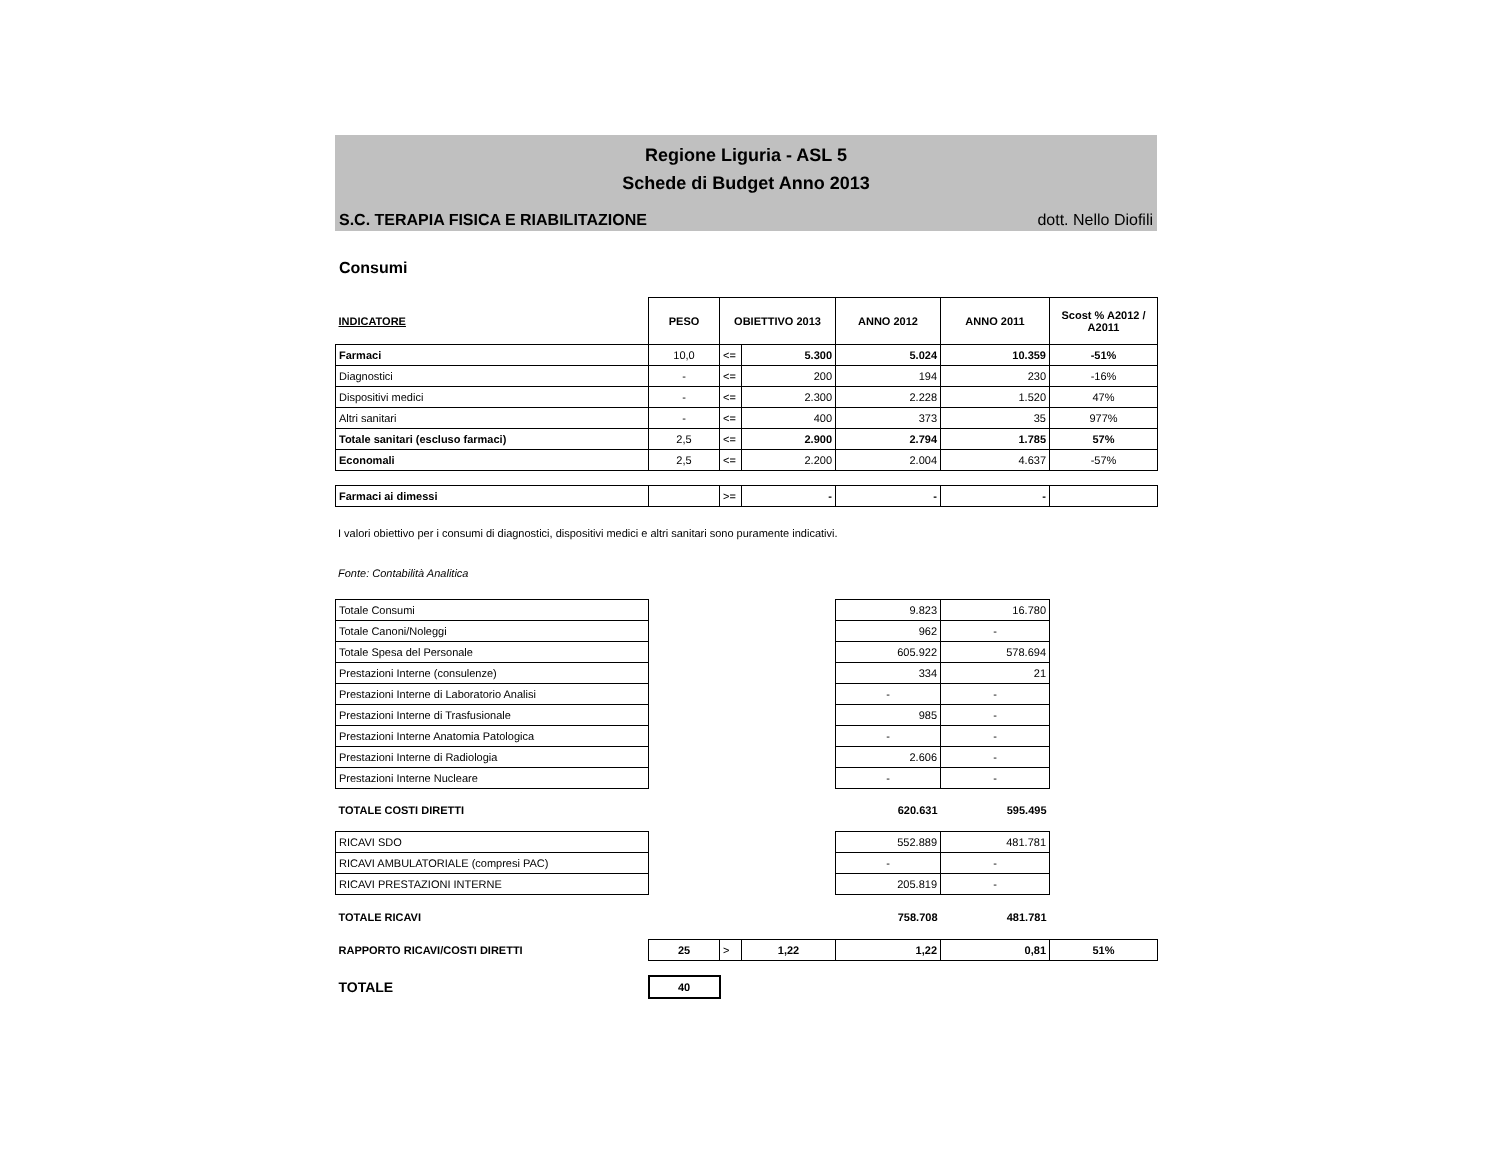Regione Liguria - ASL 5
Schede di Budget Anno 2013
S.C. TERAPIA FISICA E RIABILITAZIONE dott. Nello Diofili
Consumi
| INDICATORE | PESO | OBIETTIVO 2013 | | ANNO 2012 | ANNO 2011 | Scost % A2012 / A2011 |
| --- | --- | --- | --- | --- | --- | --- |
| Farmaci | 10,0 | <= | 5.300 | 5.024 | 10.359 | -51% |
| Diagnostici | - | <= | 200 | 194 | 230 | -16% |
| Dispositivi medici | - | <= | 2.300 | 2.228 | 1.520 | 47% |
| Altri sanitari | - | <= | 400 | 373 | 35 | 977% |
| Totale sanitari (escluso farmaci) | 2,5 | <= | 2.900 | 2.794 | 1.785 | 57% |
| Economali | 2,5 | <= | 2.200 | 2.004 | 4.637 | -57% |
| Farmaci ai dimessi | | >= | - | - | - | |
I valori obiettivo per i consumi di diagnostici, dispositivi medici e altri sanitari sono puramente indicativi.
Fonte: Contabilità Analitica
| Totale Consumi | | | | 9.823 | 16.780 | |
| Totale Canoni/Noleggi | | | | 962 | - | |
| Totale Spesa del Personale | | | | 605.922 | 578.694 | |
| Prestazioni Interne (consulenze) | | | | 334 | 21 | |
| Prestazioni Interne di Laboratorio Analisi | | | | - | - | |
| Prestazioni Interne di Trasfusionale | | | | 985 | - | |
| Prestazioni Interne Anatomia Patologica | | | | - | - | |
| Prestazioni Interne di Radiologia | | | | 2.606 | - | |
| Prestazioni Interne Nucleare | | | | - | - | |
| TOTALE COSTI DIRETTI | | | | 620.631 | 595.495 | |
| RICAVI SDO | | | | 552.889 | 481.781 | |
| RICAVI AMBULATORIALE (compresi PAC) | | | | - | - | |
| RICAVI PRESTAZIONI INTERNE | | | | 205.819 | - | |
| TOTALE RICAVI | | | | 758.708 | 481.781 | |
| RAPPORTO RICAVI/COSTI DIRETTI | 25 | > | 1,22 | 1,22 | 0,81 | 51% |
| TOTALE | 40 | | | | | |